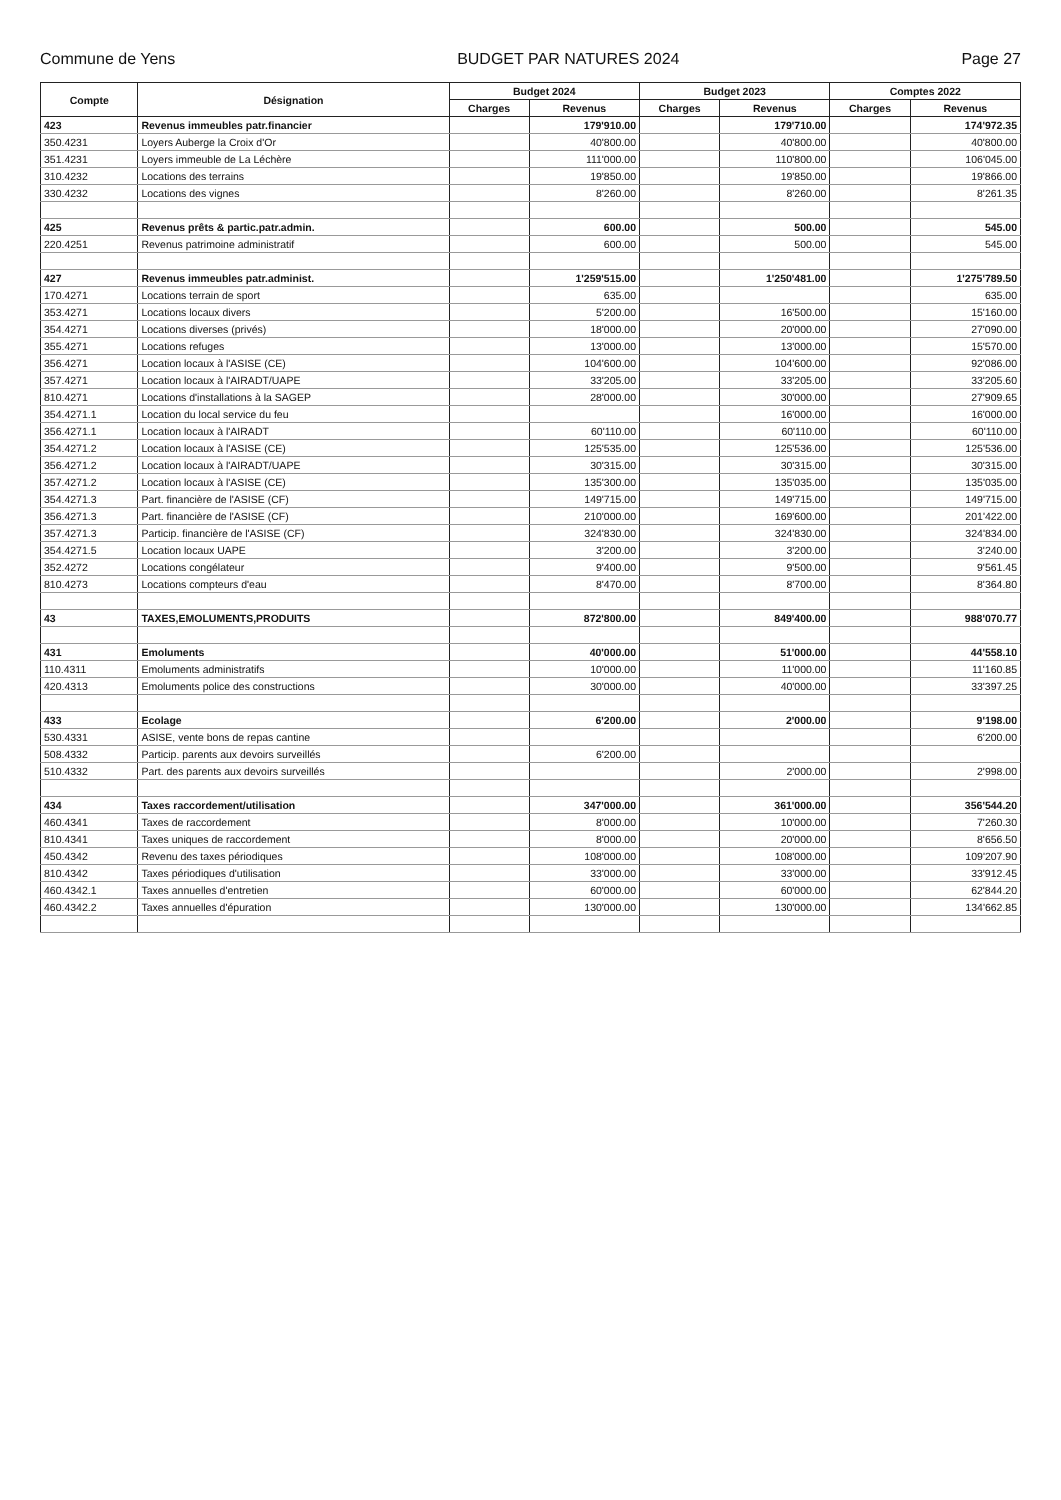Commune de Yens BUDGET PAR NATURES 2024 Page 27
| Compte | Désignation | Budget 2024 | | Budget 2023 | | Comptes 2022 | |
| --- | --- | --- | --- | --- | --- | --- | --- |
| | | Charges | Revenus | Charges | Revenus | Charges | Revenus |
| 423 | Revenus immeubles patr.financier | | 179'910.00 | | 179'710.00 | | 174'972.35 |
| 350.4231 | Loyers Auberge la Croix d'Or | | 40'800.00 | | 40'800.00 | | 40'800.00 |
| 351.4231 | Loyers immeuble de La Léchère | | 111'000.00 | | 110'800.00 | | 106'045.00 |
| 310.4232 | Locations des terrains | | 19'850.00 | | 19'850.00 | | 19'866.00 |
| 330.4232 | Locations des vignes | | 8'260.00 | | 8'260.00 | | 8'261.35 |
| 425 | Revenus prêts & partic.patr.admin. | | 600.00 | | 500.00 | | 545.00 |
| 220.4251 | Revenus patrimoine administratif | | 600.00 | | 500.00 | | 545.00 |
| 427 | Revenus immeubles patr.administ. | | 1'259'515.00 | | 1'250'481.00 | | 1'275'789.50 |
| 170.4271 | Locations terrain de sport | | 635.00 | | | | 635.00 |
| 353.4271 | Locations locaux divers | | 5'200.00 | | 16'500.00 | | 15'160.00 |
| 354.4271 | Locations diverses (privés) | | 18'000.00 | | 20'000.00 | | 27'090.00 |
| 355.4271 | Locations refuges | | 13'000.00 | | 13'000.00 | | 15'570.00 |
| 356.4271 | Location locaux à l'ASISE (CE) | | 104'600.00 | | 104'600.00 | | 92'086.00 |
| 357.4271 | Location locaux à l'AIRADT/UAPE | | 33'205.00 | | 33'205.00 | | 33'205.60 |
| 810.4271 | Locations d'installations à la SAGEP | | 28'000.00 | | 30'000.00 | | 27'909.65 |
| 354.4271.1 | Location du local service du feu | | | | 16'000.00 | | 16'000.00 |
| 356.4271.1 | Location locaux à l'AIRADT | | 60'110.00 | | 60'110.00 | | 60'110.00 |
| 354.4271.2 | Location locaux à l'ASISE (CE) | | 125'535.00 | | 125'536.00 | | 125'536.00 |
| 356.4271.2 | Location locaux à l'AIRADT/UAPE | | 30'315.00 | | 30'315.00 | | 30'315.00 |
| 357.4271.2 | Location locaux à l'ASISE (CE) | | 135'300.00 | | 135'035.00 | | 135'035.00 |
| 354.4271.3 | Part. financière de l'ASISE (CF) | | 149'715.00 | | 149'715.00 | | 149'715.00 |
| 356.4271.3 | Part. financière de l'ASISE (CF) | | 210'000.00 | | 169'600.00 | | 201'422.00 |
| 357.4271.3 | Particip. financière de l'ASISE (CF) | | 324'830.00 | | 324'830.00 | | 324'834.00 |
| 354.4271.5 | Location locaux UAPE | | 3'200.00 | | 3'200.00 | | 3'240.00 |
| 352.4272 | Locations congélateur | | 9'400.00 | | 9'500.00 | | 9'561.45 |
| 810.4273 | Locations compteurs d'eau | | 8'470.00 | | 8'700.00 | | 8'364.80 |
| 43 | TAXES,EMOLUMENTS,PRODUITS | | 872'800.00 | | 849'400.00 | | 988'070.77 |
| 431 | Emoluments | | 40'000.00 | | 51'000.00 | | 44'558.10 |
| 110.4311 | Emoluments administratifs | | 10'000.00 | | 11'000.00 | | 11'160.85 |
| 420.4313 | Emoluments police des constructions | | 30'000.00 | | 40'000.00 | | 33'397.25 |
| 433 | Ecolage | | 6'200.00 | | 2'000.00 | | 9'198.00 |
| 530.4331 | ASISE, vente bons de repas cantine | | | | | | 6'200.00 |
| 508.4332 | Particip. parents aux devoirs surveillés | | 6'200.00 | | | | |
| 510.4332 | Part. des parents aux devoirs surveillés | | | | 2'000.00 | | 2'998.00 |
| 434 | Taxes raccordement/utilisation | | 347'000.00 | | 361'000.00 | | 356'544.20 |
| 460.4341 | Taxes de raccordement | | 8'000.00 | | 10'000.00 | | 7'260.30 |
| 810.4341 | Taxes uniques de raccordement | | 8'000.00 | | 20'000.00 | | 8'656.50 |
| 450.4342 | Revenu des taxes périodiques | | 108'000.00 | | 108'000.00 | | 109'207.90 |
| 810.4342 | Taxes périodiques d'utilisation | | 33'000.00 | | 33'000.00 | | 33'912.45 |
| 460.4342.1 | Taxes annuelles d'entretien | | 60'000.00 | | 60'000.00 | | 62'844.20 |
| 460.4342.2 | Taxes annuelles d'épuration | | 130'000.00 | | 130'000.00 | | 134'662.85 |